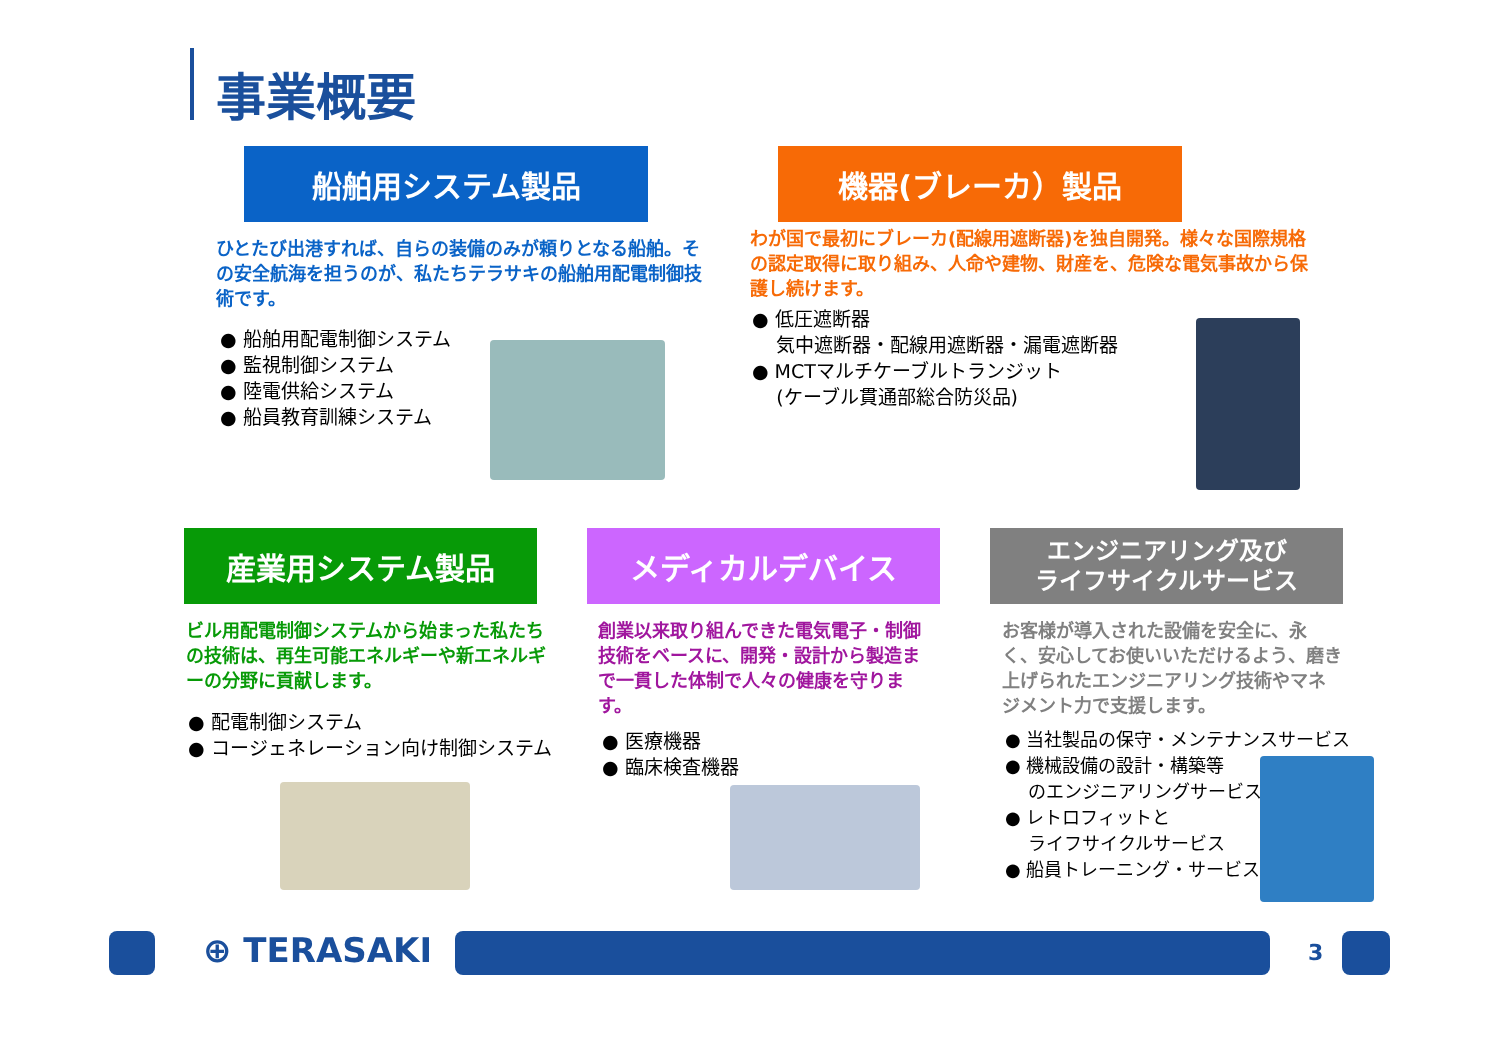事業概要
船舶用システム製品 機器(ブレーカ）製品
ひとたび出港すれば、自らの装備のみが頼りとなる船舶。その安全航海を担うのが、私たちテラサキの船舶用配電制御技術です。
● 船舶用配電制御システム
● 監視制御システム
● 陸電供給システム
● 船員教育訓練システム
わが国で最初にブレーカ(配線用遮断器)を独自開発。様々な国際規格の認定取得に取り組み、人命や建物、財産を、危険な電気事故から保護し続けます。
● 低圧遮断器
気中遮断器・配線用遮断器・漏電遮断器
● MCTマルチケーブルトランジット
(ケーブル貫通部総合防災品)
産業用システム製品 メディカルデバイス
エンジニアリング及び
ライフサイクルサービス
ビル用配電制御システムから始まった私たちの技術は、再生可能エネルギーや新エネルギーの分野に貢献します。
● 配電制御システム
● コージェネレーション向け制御システム
創業以来取り組んできた電気電子・制御技術をベースに、開発・設計から製造まで一貫した体制で人々の健康を守ります。
● 医療機器
● 臨床検査機器
お客様が導入された設備を安全に、永く、安心してお使いいただけるよう、磨き上げられたエンジニアリング技術やマネジメント力で支援します。
● 当社製品の保守・メンテナンスサービス
● 機械設備の設計・構築等
のエンジニアリングサービス
● レトロフィットと
ライフサイクルサービス
● 船員トレーニング・サービス
⊕ TERASAKI 3